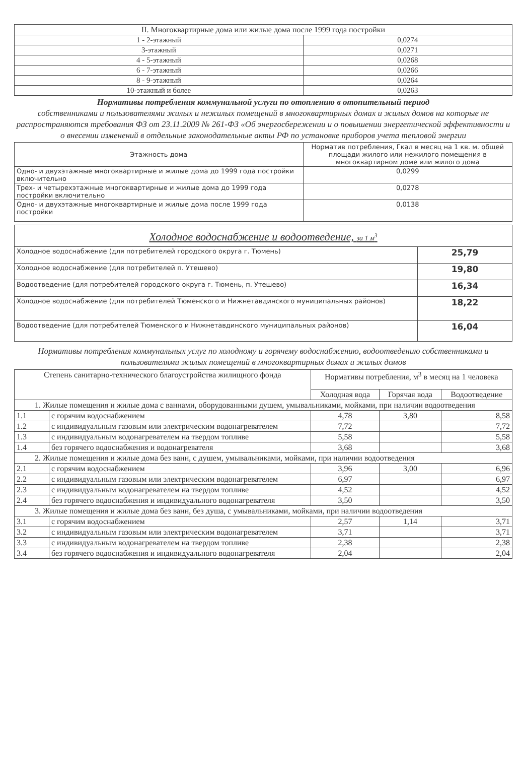| II. Многоквартирные дома или жилые дома после 1999 года постройки | |
| 1 - 2-этажный | 0,0274 |
| 3-этажный | 0,0271 |
| 4 - 5-этажный | 0,0268 |
| 6 - 7-этажный | 0,0266 |
| 8 - 9-этажный | 0,0264 |
| 10-этажный и более | 0,0263 |
Нормативы потребления коммунальной услуги по отоплению в отопительный период
собственниками и пользователями жилых и нежилых помещений в многоквартирных домах и жилых домов на которые не распространяются требования ФЗ от 23.11.2009 № 261-ФЗ «Об энергосбережении и о повышении энергетической эффективности и о внесении изменений в отдельные законодательные акты РФ по установке приборов учета тепловой энергии
| Этажность дома | Норматив потребления, Гкал в месяц на 1 кв. м. общей площади жилого или нежилого помещения в многоквартирном доме или жилого дома |
| --- | --- |
| Одно- и двухэтажные многоквартирные и жилые дома до 1999 года постройки включительно | 0,0299 |
| Трех- и четырехэтажные многоквартирные и жилые дома до 1999 года постройки включительно | 0,0278 |
| Одно- и двухэтажные многоквартирные и жилые дома после 1999 года постройки | 0,0138 |
| Холодное водоснабжение и водоотведение, за 1 м<sup>3</sup> | |
| Холодное водоснабжение (для потребителей городского округа г. Тюмень) | 25,79 |
| Холодное водоснабжение (для потребителей п. Утешево) | 19,80 |
| Водоотведение (для потребителей городского округа г. Тюмень, п. Утешево) | 16,34 |
| Холодное водоснабжение (для потребителей Тюменского и Нижнетавдинского муниципальных районов) | 18,22 |
| Водоотведение (для потребителей Тюменского и Нижнетавдинского муниципальных районов) | 16,04 |
Нормативы потребления коммунальных услуг по холодному и горячему водоснабжению, водоотведению собственниками и пользователями жилых помещений в многоквартирных домах и жилых домов
| Степень санитарно-технического благоустройства жилищного фонда | | Нормативы потребления, м<sup>3</sup> в месяц на 1 человека | | |
| --- | --- | --- | --- | --- |
| | | Холодная вода | Горячая вода | Водоотведение |
| 1. Жилые помещения и жилые дома с ваннами, оборудованными душем, умывальниками, мойками, при наличии водоотведения | | | | |
| 1.1 | с горячим водоснабжением | 4,78 | 3,80 | 8,58 |
| 1.2 | с индивидуальным газовым или электрическим водонагревателем | 7,72 | | 7,72 |
| 1.3 | с индивидуальным водонагревателем на твердом топливе | 5,58 | | 5,58 |
| 1.4 | без горячего водоснабжения и водонагревателя | 3,68 | | 3,68 |
| 2. Жилые помещения и жилые дома без ванн, с душем, умывальниками, мойками, при наличии водоотведения | | | | |
| 2.1 | с горячим водоснабжением | 3,96 | 3,00 | 6,96 |
| 2.2 | с индивидуальным газовым или электрическим водонагревателем | 6,97 | | 6,97 |
| 2.3 | с индивидуальным водонагревателем на твердом топливе | 4,52 | | 4,52 |
| 2.4 | без горячего водоснабжения и индивидуального водонагревателя | 3,50 | | 3,50 |
| 3. Жилые помещения и жилые дома без ванн, без душа, с умывальниками, мойками, при наличии водоотведения | | | | |
| 3.1 | с горячим водоснабжением | 2,57 | 1,14 | 3,71 |
| 3.2 | с индивидуальным газовым или электрическим водонагревателем | 3,71 | | 3,71 |
| 3.3 | с индивидуальным водонагревателем на твердом топливе | 2,38 | | 2,38 |
| 3.4 | без горячего водоснабжения и индивидуального водонагревателя | 2,04 | | 2,04 |